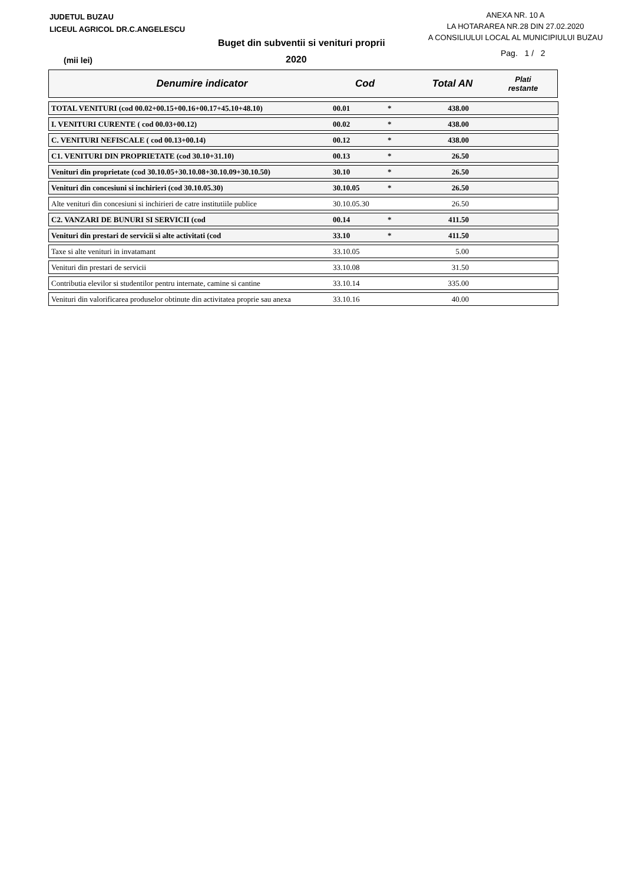JUDETUL BUZAU
LICEUL AGRICOL DR.C.ANGELESCU
ANEXA NR. 10 A
LA HOTARAREA NR.28 DIN 27.02.2020
A CONSILIULUI LOCAL AL MUNICIPIULUI BUZAU
Buget din subventii si venituri proprii
(mii lei) 2020
Pag. 1 / 2
Denumire indicator Cod Total AN Plati
restante
| TOTAL VENITURI (cod 00.02+00.15+00.16+00.17+45.10+48.10) | 00.01 | * | 438.00 | |
| I. VENITURI CURENTE ( cod 00.03+00.12) | 00.02 | * | 438.00 | |
| C. VENITURI NEFISCALE ( cod 00.13+00.14) | 00.12 | * | 438.00 | |
| C1. VENITURI DIN PROPRIETATE (cod 30.10+31.10) | 00.13 | * | 26.50 | |
| Venituri din proprietate (cod 30.10.05+30.10.08+30.10.09+30.10.50) | 30.10 | * | 26.50 | |
| Venituri din concesiuni si inchirieri (cod 30.10.05.30) | 30.10.05 | * | 26.50 | |
| Alte venituri din concesiuni si inchirieri de catre institutiile publice | 30.10.05.30 | | 26.50 | |
| C2. VANZARI DE BUNURI SI SERVICII (cod | 00.14 | * | 411.50 | |
| Venituri din prestari de servicii si alte activitati (cod | 33.10 | * | 411.50 | |
| Taxe si alte venituri in invatamant | 33.10.05 | | 5.00 | |
| Venituri din prestari de servicii | 33.10.08 | | 31.50 | |
| Contributia elevilor si studentilor pentru internate, camine si cantine | 33.10.14 | | 335.00 | |
| Venituri din valorificarea produselor obtinute din activitatea proprie sau anexa | 33.10.16 | | 40.00 | |